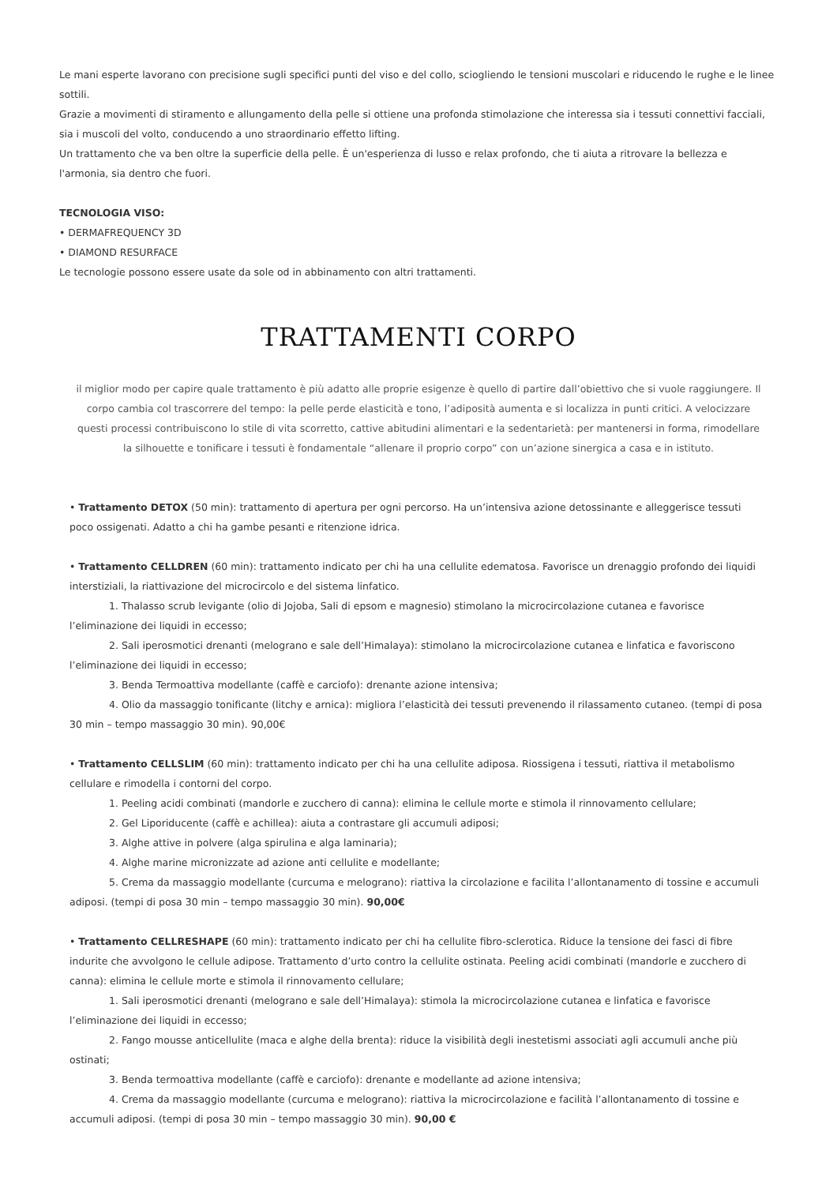Le mani esperte lavorano con precisione sugli specifici punti del viso e del collo, sciogliendo le tensioni muscolari e riducendo le rughe e le linee sottili.
Grazie a movimenti di stiramento e allungamento della pelle si ottiene una profonda stimolazione che interessa sia i tessuti connettivi facciali, sia i muscoli del volto, conducendo a uno straordinario effetto lifting.
Un trattamento che va ben oltre la superficie della pelle. È un'esperienza di lusso e relax profondo, che ti aiuta a ritrovare la bellezza e l'armonia, sia dentro che fuori.
TECNOLOGIA VISO:
• DERMAFREQUENCY 3D
• DIAMOND RESURFACE
Le tecnologie possono essere usate da sole od in abbinamento con altri trattamenti.
TRATTAMENTI CORPO
il miglior modo per capire quale trattamento è più adatto alle proprie esigenze è quello di partire dall’obiettivo che si vuole raggiungere. Il corpo cambia col trascorrere del tempo: la pelle perde elasticità e tono, l’adiposità aumenta e si localizza in punti critici. A velocizzare questi processi contribuiscono lo stile di vita scorretto, cattive abitudini alimentari e la sedentarietà: per mantenersi in forma, rimodellare la silhouette e tonificare i tessuti è fondamentale “allenare il proprio corpo” con un’azione sinergica a casa e in istituto.
• Trattamento DETOX (50 min): trattamento di apertura per ogni percorso. Ha un’intensiva azione detossinante e alleggerisce tessuti poco ossigenati. Adatto a chi ha gambe pesanti e ritenzione idrica.
• Trattamento CELLDREN (60 min): trattamento indicato per chi ha una cellulite edematosa. Favorisce un drenaggio profondo dei liquidi interstiziali, la riattivazione del microcircolo e del sistema linfatico.
1. Thalasso scrub levigante (olio di Jojoba, Sali di epsom e magnesio) stimolano la microcircolazione cutanea e favorisce l’eliminazione dei liquidi in eccesso;
2. Sali iperosmotici drenanti (melograno e sale dell’Himalaya): stimolano la microcircolazione cutanea e linfatica e favoriscono l’eliminazione dei liquidi in eccesso;
3. Benda Termoattiva modellante (caffè e carciofo): drenante azione intensiva;
4. Olio da massaggio tonificante (litchy e arnica): migliora l’elasticità dei tessuti prevenendo il rilassamento cutaneo. (tempi di posa 30 min – tempo massaggio 30 min). 90,00€
• Trattamento CELLSLIM (60 min): trattamento indicato per chi ha una cellulite adiposa. Riossigena i tessuti, riattiva il metabolismo cellulare e rimodella i contorni del corpo.
1. Peeling acidi combinati (mandorle e zucchero di canna): elimina le cellule morte e stimola il rinnovamento cellulare;
2. Gel Liporiducente (caffè e achillea): aiuta a contrastare gli accumuli adiposi;
3. Alghe attive in polvere (alga spirulina e alga laminaria);
4. Alghe marine micronizzate ad azione anti cellulite e modellante;
5. Crema da massaggio modellante (curcuma e melograno): riattiva la circolazione e facilita l’allontanamento di tossine e accumuli adiposi. (tempi di posa 30 min – tempo massaggio 30 min). 90,00€
• Trattamento CELLRESHAPE (60 min): trattamento indicato per chi ha cellulite fibro-sclerotica. Riduce la tensione dei fasci di fibre indurite che avvolgono le cellule adipose. Trattamento d’urto contro la cellulite ostinata. Peeling acidi combinati (mandorle e zucchero di canna): elimina le cellule morte e stimola il rinnovamento cellulare;
1. Sali iperosmotici drenanti (melograno e sale dell’Himalaya): stimola la microcircolazione cutanea e linfatica e favorisce l’eliminazione dei liquidi in eccesso;
2. Fango mousse anticellulite (maca e alghe della brenta): riduce la visibilità degli inestetismi associati agli accumuli anche più ostinati;
3. Benda termoattiva modellante (caffè e carciofo): drenante e modellante ad azione intensiva;
4. Crema da massaggio modellante (curcuma e melograno): riattiva la microcircolazione e facilità l’allontanamento di tossine e accumuli adiposi. (tempi di posa 30 min – tempo massaggio 30 min). 90,00 €